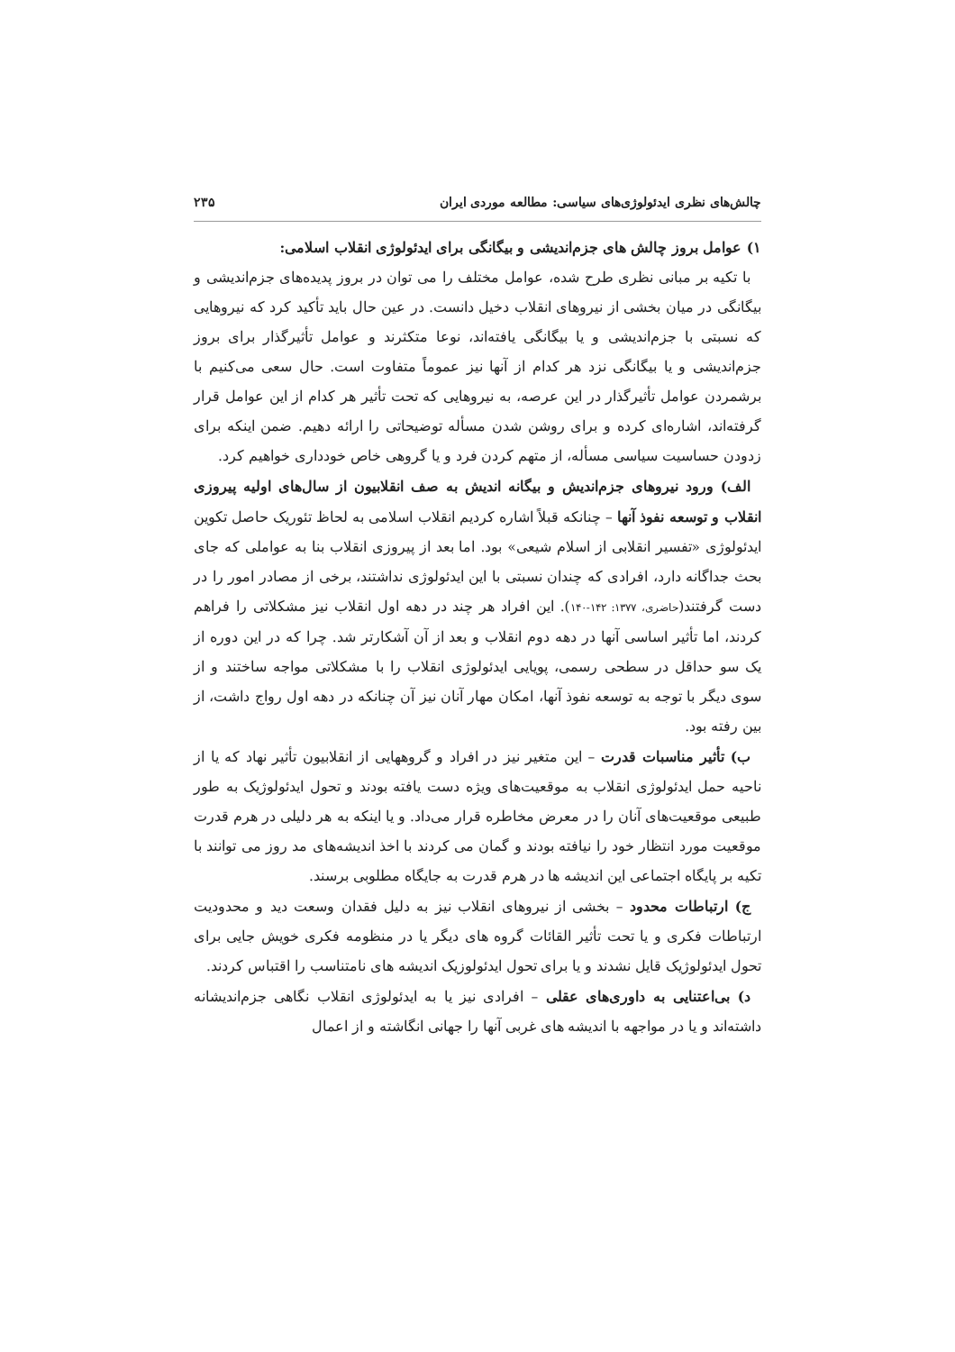چالش‌های نظری ایدئولوژی‌های سیاسی: مطالعه موردی ایران ۲۳۵
۱) عوامل بروز چالش های جزم‌اندیشی و بیگانگی برای ایدئولوژی انقلاب اسلامی:
با تکیه بر مبانی نظری طرح شده، عوامل مختلف را می توان در بروز پدیده‌های جزم‌اندیشی و بیگانگی در میان بخشی از نیروهای انقلاب دخیل دانست. در عین حال باید تأکید کرد که نیروهایی که نسبتی با جزم‌اندیشی و یا بیگانگی یافته‌اند، نوعا متکثرند و عوامل تأثیرگذار برای بروز جزم‌اندیشی و یا بیگانگی نزد هر کدام از آنها نیز عموماً متفاوت است. حال سعی می‌کنیم با برشمردن عوامل تأثیرگذار در این عرصه، به نیروهایی که تحت تأثیر هر کدام از این عوامل قرار گرفته‌اند، اشاره‌ای کرده و برای روشن شدن مسأله توضیحاتی را ارائه دهیم. ضمن اینکه برای زدودن حساسیت سیاسی مسأله، از متهم کردن فرد و یا گروهی خاص خودداری خواهیم کرد.
الف) ورود نیروهای جزم‌اندیش و بیگانه اندیش به صف انقلابیون از سال‌های اولیه پیروزی انقلاب و توسعه نفوذ آنها – چنانکه قبلاً اشاره کردیم انقلاب اسلامی به لحاظ تئوریک حاصل تکوین ایدئولوژی «تفسیر انقلابی از اسلام شیعی» بود. اما بعد از پیروزی انقلاب بنا به عواملی که جای بحث جداگانه دارد، افرادی که چندان نسبتی با این ایدئولوژی نداشتند، برخی از مصادر امور را در دست گرفتند(حاضری، ۱۳۷۷: ۱۴۲-۱۴۰). این افراد هر چند در دهه اول انقلاب نیز مشکلاتی را فراهم کردند، اما تأثیر اساسی آنها در دهه دوم انقلاب و بعد از آن آشکارتر شد. چرا که در این دوره از یک سو حداقل در سطحی رسمی، پویایی ایدئولوژی انقلاب را با مشکلاتی مواجه ساختند و از سوی دیگر با توجه به توسعه نفوذ آنها، امکان مهار آنان نیز آن چنانکه در دهه اول رواج داشت، از بین رفته بود.
ب) تأثیر مناسبات قدرت – این متغیر نیز در افراد و گروههایی از انقلابیون تأثیر نهاد که یا از ناحیه حمل ایدئولوژی انقلاب به موقعیت‌های ویژه دست یافته بودند و تحول ایدئولوژیک به طور طبیعی موقعیت‌های آنان را در معرض مخاطره قرار می‌داد. و یا اینکه به هر دلیلی در هرم قدرت موقعیت مورد انتظار خود را نیافته بودند و گمان می کردند با اخذ اندیشه‌های مد روز می توانند با تکیه بر پایگاه اجتماعی این اندیشه ها در هرم قدرت به جایگاه مطلوبی برسند.
ج) ارتباطات محدود – بخشی از نیروهای انقلاب نیز به دلیل فقدان وسعت دید و محدودیت ارتباطات فکری و یا تحت تأثیر القائات گروه های دیگر یا در منظومه فکری خویش جایی برای تحول ایدئولوژیک قایل نشدند و یا برای تحول ایدئولوزیک اندیشه های نامتناسب را اقتباس کردند.
د) بی‌اعتنایی به داوری‌های عقلی – افرادی نیز یا به ایدئولوژی انقلاب نگاهی جزم‌اندیشانه داشته‌اند و یا در مواجهه با اندیشه های غربی آنها را جهانی انگاشته و از اعمال